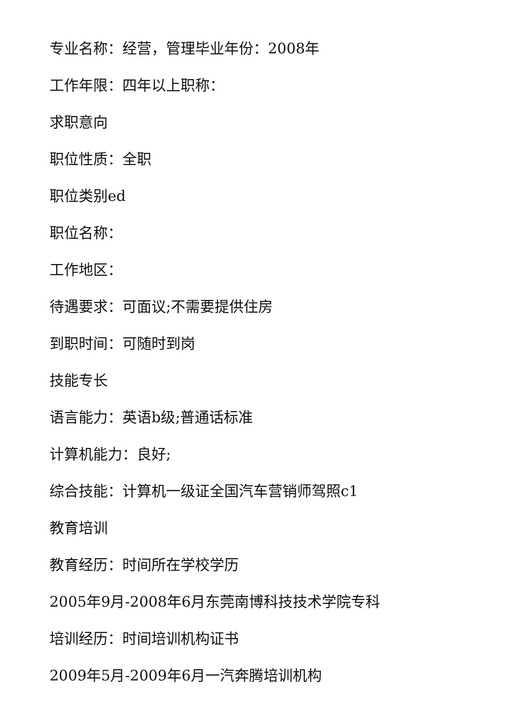专业名称：经营，管理毕业年份：2008年
工作年限：四年以上职称：
求职意向
职位性质：全职
职位类别ed
职位名称：
工作地区：
待遇要求：可面议;不需要提供住房
到职时间：可随时到岗
技能专长
语言能力：英语b级;普通话标准
计算机能力：良好;
综合技能：计算机一级证全国汽车营销师驾照c1
教育培训
教育经历：时间所在学校学历
2005年9月-2008年6月东莞南博科技技术学院专科
培训经历：时间培训机构证书
2009年5月-2009年6月一汽奔腾培训机构